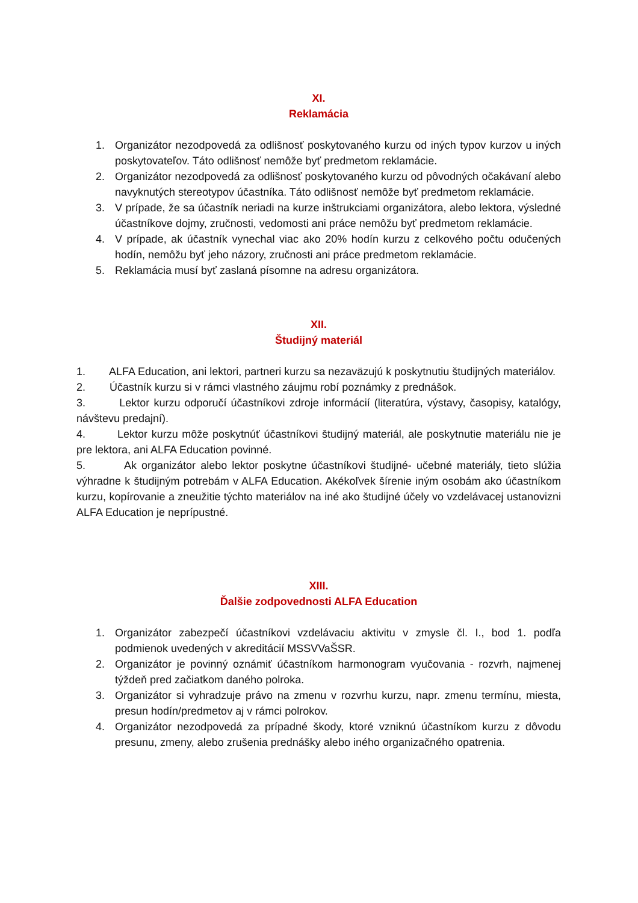XI.
Reklamácia
1. Organizátor nezodpovedá za odlišnosť poskytovaného kurzu od iných typov kurzov u iných poskytovateľov. Táto odlišnosť nemôže byť predmetom reklamácie.
2. Organizátor nezodpovedá za odlišnosť poskytovaného kurzu od pôvodných očakávaní alebo navyknutých stereotypov účastníka. Táto odlišnosť nemôže byť predmetom reklamácie.
3. V prípade, že sa účastník neriadi na kurze inštrukciami organizátora, alebo lektora, výsledné účastníkove dojmy, zručnosti, vedomosti ani práce nemôžu byť predmetom reklamácie.
4. V prípade, ak účastník vynechal viac ako 20% hodín kurzu z celkového počtu odučených hodín, nemôžu byť jeho názory, zručnosti ani práce predmetom reklamácie.
5. Reklamácia musí byť zaslaná písomne na adresu organizátora.
XII.
Študijný materiál
1. ALFA Education, ani lektori, partneri kurzu sa nezaväzujú k poskytnutiu študijných materiálov.
2. Účastník kurzu si v rámci vlastného záujmu robí poznámky z prednášok.
3. Lektor kurzu odporučí účastníkovi zdroje informácií (literatúra, výstavy, časopisy, katalógy, návštevu predajní).
4. Lektor kurzu môže poskytnúť účastníkovi študijný materiál, ale poskytnutie materiálu nie je pre lektora, ani ALFA Education povinné.
5. Ak organizátor alebo lektor poskytne účastníkovi študijné- učebné materiály, tieto slúžia výhradne k študijným potrebám v ALFA Education. Akékoľvek šírenie iným osobám ako účastníkom kurzu, kopírovanie a zneužitie týchto materiálov na iné ako študijné účely vo vzdelávacej ustanovizni ALFA Education je neprípustné.
XIII.
Ďalšie zodpovednosti ALFA Education
1. Organizátor zabezpečí účastníkovi vzdelávaciu aktivitu v zmysle čl. I., bod 1. podľa podmienok uvedených v akreditácií MSSVVaŠSR.
2. Organizátor je povinný oznámiť účastníkom harmonogram vyučovania - rozvrh, najmenej týždeň pred začiatkom daného polroka.
3. Organizátor si vyhradzuje právo na zmenu v rozvrhu kurzu, napr. zmenu termínu, miesta, presun hodín/predmetov aj v rámci polrokov.
4. Organizátor nezodpovedá za prípadné škody, ktoré vzniknú účastníkom kurzu z dôvodu presunu, zmeny, alebo zrušenia prednášky alebo iného organizačného opatrenia.